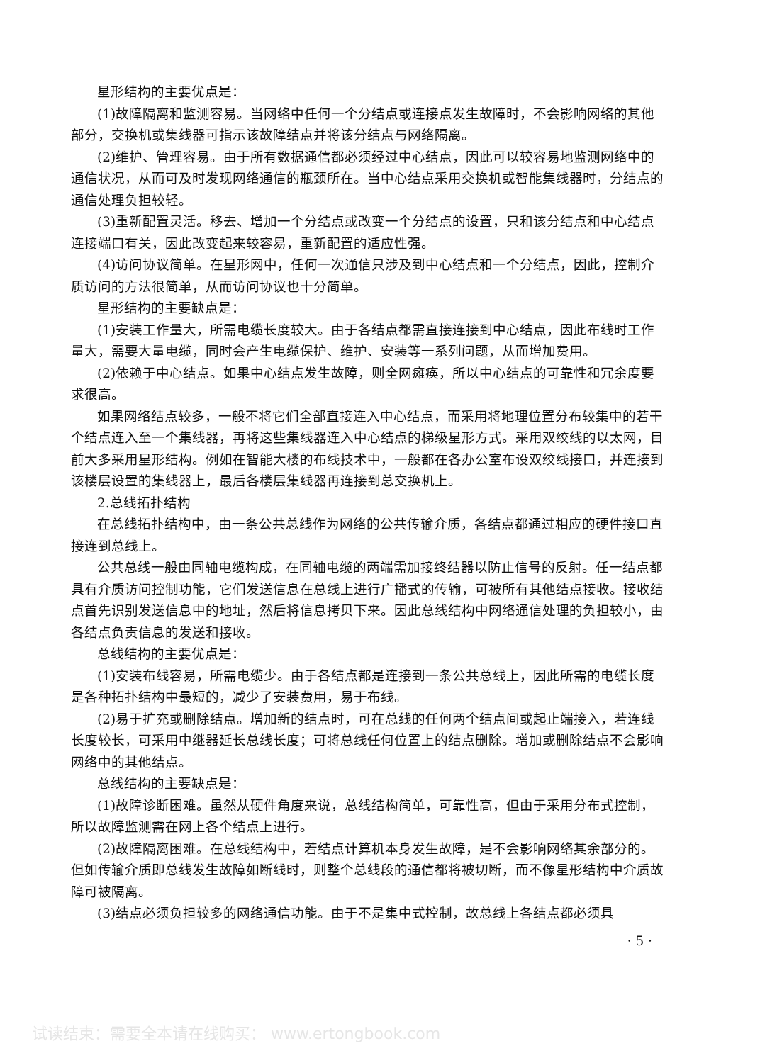星形结构的主要优点是：
(1)故障隔离和监测容易。当网络中任何一个分结点或连接点发生故障时，不会影响网络的其他部分，交换机或集线器可指示该故障结点并将该分结点与网络隔离。
(2)维护、管理容易。由于所有数据通信都必须经过中心结点，因此可以较容易地监测网络中的通信状况，从而可及时发现网络通信的瓶颈所在。当中心结点采用交换机或智能集线器时，分结点的通信处理负担较轻。
(3)重新配置灵活。移去、增加一个分结点或改变一个分结点的设置，只和该分结点和中心结点连接端口有关，因此改变起来较容易，重新配置的适应性强。
(4)访问协议简单。在星形网中，任何一次通信只涉及到中心结点和一个分结点，因此，控制介质访问的方法很简单，从而访问协议也十分简单。
星形结构的主要缺点是：
(1)安装工作量大，所需电缆长度较大。由于各结点都需直接连接到中心结点，因此布线时工作量大，需要大量电缆，同时会产生电缆保护、维护、安装等一系列问题，从而增加费用。
(2)依赖于中心结点。如果中心结点发生故障，则全网瘫痪，所以中心结点的可靠性和冗余度要求很高。
如果网络结点较多，一般不将它们全部直接连入中心结点，而采用将地理位置分布较集中的若干个结点连入至一个集线器，再将这些集线器连入中心结点的梯级星形方式。采用双绞线的以太网，目前大多采用星形结构。例如在智能大楼的布线技术中，一般都在各办公室布设双绞线接口，并连接到该楼层设置的集线器上，最后各楼层集线器再连接到总交换机上。
2.总线拓扑结构
在总线拓扑结构中，由一条公共总线作为网络的公共传输介质，各结点都通过相应的硬件接口直接连到总线上。
公共总线一般由同轴电缆构成，在同轴电缆的两端需加接终结器以防止信号的反射。任一结点都具有介质访问控制功能，它们发送信息在总线上进行广播式的传输，可被所有其他结点接收。接收结点首先识别发送信息中的地址，然后将信息拷贝下来。因此总线结构中网络通信处理的负担较小，由各结点负责信息的发送和接收。
总线结构的主要优点是：
(1)安装布线容易，所需电缆少。由于各结点都是连接到一条公共总线上，因此所需的电缆长度是各种拓扑结构中最短的，减少了安装费用，易于布线。
(2)易于扩充或删除结点。增加新的结点时，可在总线的任何两个结点间或起止端接入，若连线长度较长，可采用中继器延长总线长度；可将总线任何位置上的结点删除。增加或删除结点不会影响网络中的其他结点。
总线结构的主要缺点是：
(1)故障诊断困难。虽然从硬件角度来说，总线结构简单，可靠性高，但由于采用分布式控制，所以故障监测需在网上各个结点上进行。
(2)故障隔离困难。在总线结构中，若结点计算机本身发生故障，是不会影响网络其余部分的。但如传输介质即总线发生故障如断线时，则整个总线段的通信都将被切断，而不像星形结构中介质故障可被隔离。
(3)结点必须负担较多的网络通信功能。由于不是集中式控制，故总线上各结点都必须具
· 5 ·
试读结束：需要全本请在线购买： www.ertongbook.com